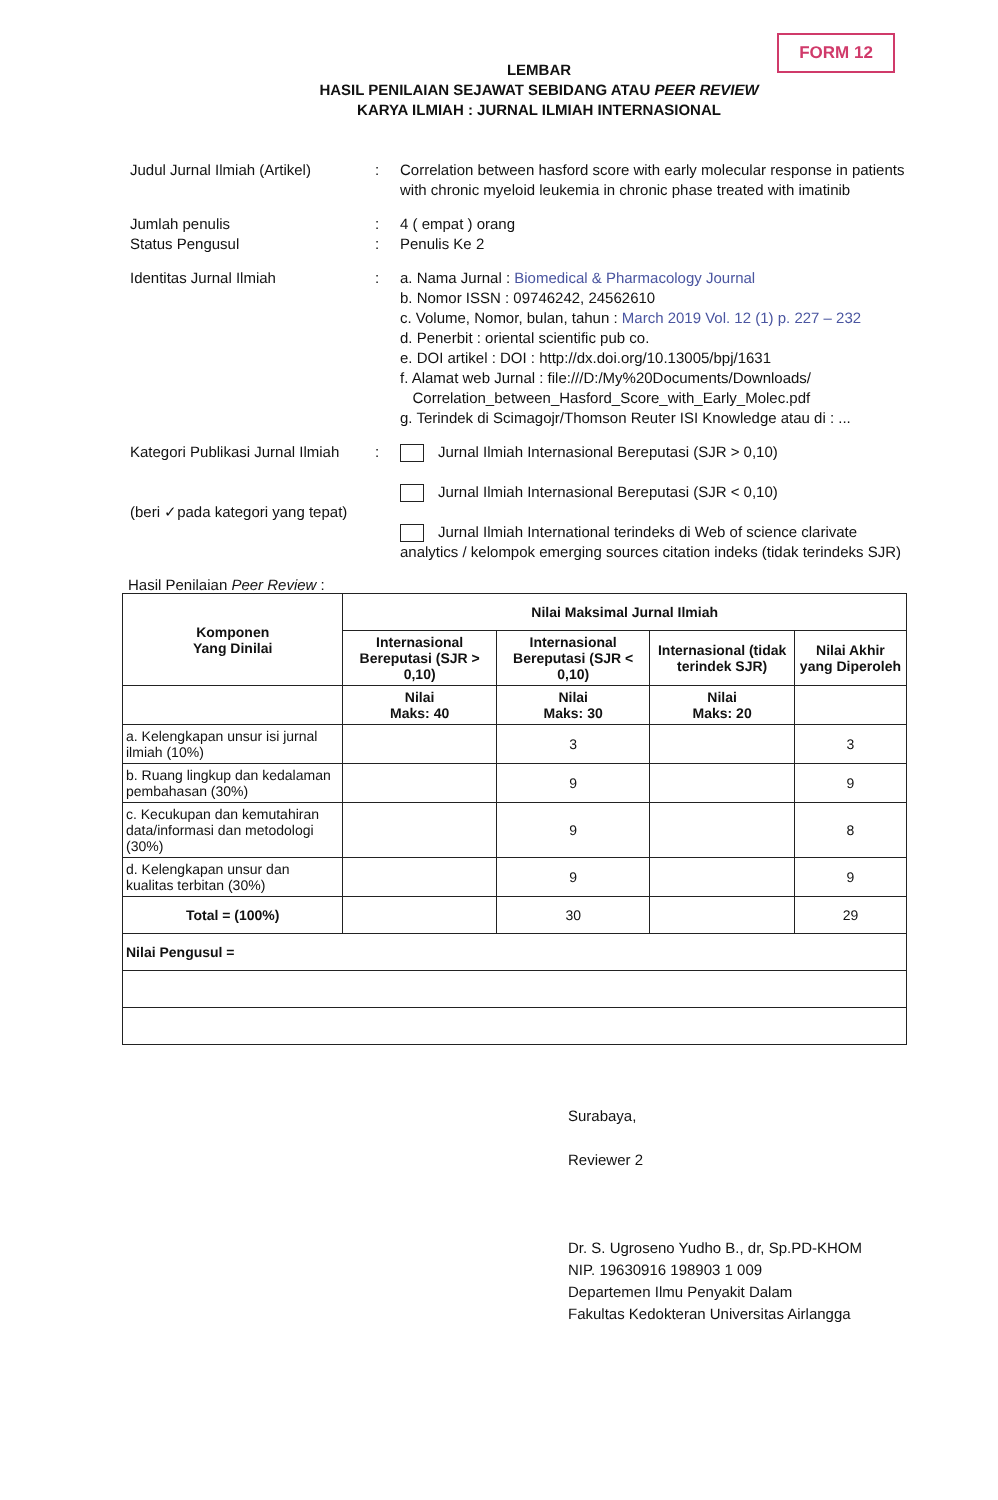FORM 12
LEMBAR
HASIL PENILAIAN SEJAWAT SEBIDANG ATAU PEER REVIEW
KARYA ILMIAH : JURNAL ILMIAH INTERNASIONAL
Judul Jurnal Ilmiah (Artikel)
: Correlation between hasford score with early molecular response in patients with chronic myeloid leukemia in chronic phase treated with imatinib
Jumlah penulis : 4 ( empat ) orang
Status Pengusul : Penulis Ke 2
Identitas Jurnal Ilmiah : a. Nama Jurnal : Biomedical & Pharmacology Journal
b. Nomor ISSN : 09746242, 24562610
c. Volume, Nomor, bulan, tahun : March 2019 Vol. 12 (1) p. 227 – 232
d. Penerbit : oriental scientific pub co.
e. DOI artikel : DOI : http://dx.doi.org/10.13005/bpj/1631
f. Alamat web Jurnal : file:///D:/My%20Documents/Downloads/
Correlation_between_Hasford_Score_with_Early_Molec.pdf
g. Terindek di Scimagojr/Thomson Reuter ISI Knowledge atau di : ...
Kategori Publikasi Jurnal Ilmiah
(beri ✓pada kategori yang tepat)
: Jurnal Ilmiah Internasional Bereputasi (SJR > 0,10)
Jurnal Ilmiah Internasional Bereputasi (SJR < 0,10)
Jurnal Ilmiah International terindeks di Web of science clarivate analytics / kelompok emerging sources citation indeks (tidak terindeks SJR)
Hasil Penilaian Peer Review :
| Komponen Yang Dinilai | Nilai Maksimal Jurnal Ilmiah | | | |
| --- | --- | --- | --- | --- |
| | Internasional Bereputasi (SJR > 0,10) | Internasional Bereputasi (SJR < 0,10) | Internasional (tidak terindek SJR) | Nilai Akhir yang Diperoleh |
| | Nilai Maks: 40 | Nilai Maks: 30 | Nilai Maks: 20 | |
| a. Kelengkapan unsur isi jurnal ilmiah (10%) | | 3 | | 3 |
| b. Ruang lingkup dan kedalaman pembahasan (30%) | | 9 | | 9 |
| c. Kecukupan dan kemutahiran data/informasi dan metodologi (30%) | | 9 | | 8 |
| d. Kelengkapan unsur dan kualitas terbitan (30%) | | 9 | | 9 |
| Total = (100%) | | 30 | | 29 |
| Nilai Pengusul = | | | | |
Surabaya,
Reviewer 2
Dr. S. Ugroseno Yudho B., dr, Sp.PD-KHOM
NIP. 19630916 198903 1 009
Departemen Ilmu Penyakit Dalam
Fakultas Kedokteran Universitas Airlangga